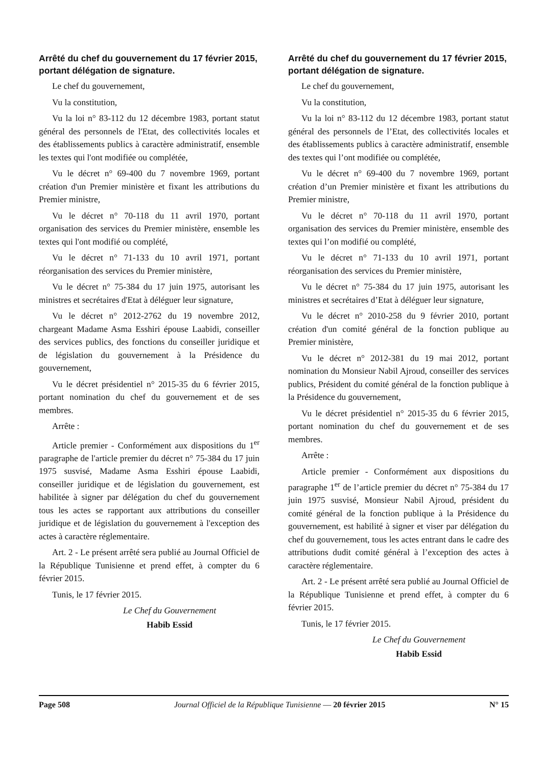Arrêté du chef du gouvernement du 17 février 2015, portant délégation de signature.
Le chef du gouvernement,
Vu la constitution,
Vu la loi n° 83-112 du 12 décembre 1983, portant statut général des personnels de l'Etat, des collectivités locales et des établissements publics à caractère administratif, ensemble les textes qui l'ont modifiée ou complétée,
Vu le décret n° 69-400 du 7 novembre 1969, portant création d'un Premier ministère et fixant les attributions du Premier ministre,
Vu le décret n° 70-118 du 11 avril 1970, portant organisation des services du Premier ministère, ensemble les textes qui l'ont modifié ou complété,
Vu le décret n° 71-133 du 10 avril 1971, portant réorganisation des services du Premier ministère,
Vu le décret n° 75-384 du 17 juin 1975, autorisant les ministres et secrétaires d'Etat à déléguer leur signature,
Vu le décret n° 2012-2762 du 19 novembre 2012, chargeant Madame Asma Esshiri épouse Laabidi, conseiller des services publics, des fonctions du conseiller juridique et de législation du gouvernement à la Présidence du gouvernement,
Vu le décret présidentiel n° 2015-35 du 6 février 2015, portant nomination du chef du gouvernement et de ses membres.
Arrête :
Article premier - Conformément aux dispositions du 1<sup>er</sup> paragraphe de l'article premier du décret n° 75-384 du 17 juin 1975 susvisé, Madame Asma Esshiri épouse Laabidi, conseiller juridique et de législation du gouvernement, est habilitée à signer par délégation du chef du gouvernement tous les actes se rapportant aux attributions du conseiller juridique et de législation du gouvernement à l'exception des actes à caractère réglementaire.
Art. 2 - Le présent arrêté sera publié au Journal Officiel de la République Tunisienne et prend effet, à compter du 6 février 2015.
Tunis, le 17 février 2015.
Le Chef du Gouvernement
Habib Essid
Arrêté du chef du gouvernement du 17 février 2015, portant délégation de signature.
Le chef du gouvernement,
Vu la constitution,
Vu la loi n° 83-112 du 12 décembre 1983, portant statut général des personnels de l’Etat, des collectivités locales et des établissements publics à caractère administratif, ensemble des textes qui l’ont modifiée ou complétée,
Vu le décret n° 69-400 du 7 novembre 1969, portant création d’un Premier ministère et fixant les attributions du Premier ministre,
Vu le décret n° 70-118 du 11 avril 1970, portant organisation des services du Premier ministère, ensemble des textes qui l’on modifié ou complété,
Vu le décret n° 71-133 du 10 avril 1971, portant réorganisation des services du Premier ministère,
Vu le décret n° 75-384 du 17 juin 1975, autorisant les ministres et secrétaires d’Etat à déléguer leur signature,
Vu le décret n° 2010-258 du 9 février 2010, portant création d'un comité général de la fonction publique au Premier ministère,
Vu le décret n° 2012-381 du 19 mai 2012, portant nomination du Monsieur Nabil Ajroud, conseiller des services publics, Président du comité général de la fonction publique à la Présidence du gouvernement,
Vu le décret présidentiel n° 2015-35 du 6 février 2015, portant nomination du chef du gouvernement et de ses membres.
Arrête :
Article premier - Conformément aux dispositions du paragraphe 1<sup>er</sup> de l’article premier du décret n° 75-384 du 17 juin 1975 susvisé, Monsieur Nabil Ajroud, président du comité général de la fonction publique à la Présidence du gouvernement, est habilité à signer et viser par délégation du chef du gouvernement, tous les actes entrant dans le cadre des attributions dudit comité général à l’exception des actes à caractère réglementaire.
Art. 2 - Le présent arrêté sera publié au Journal Officiel de la République Tunisienne et prend effet, à compter du 6 février 2015.
Tunis, le 17 février 2015.
Le Chef du Gouvernement
Habib Essid
Page 508 Journal Officiel de la République Tunisienne — 20 février 2015 N° 15